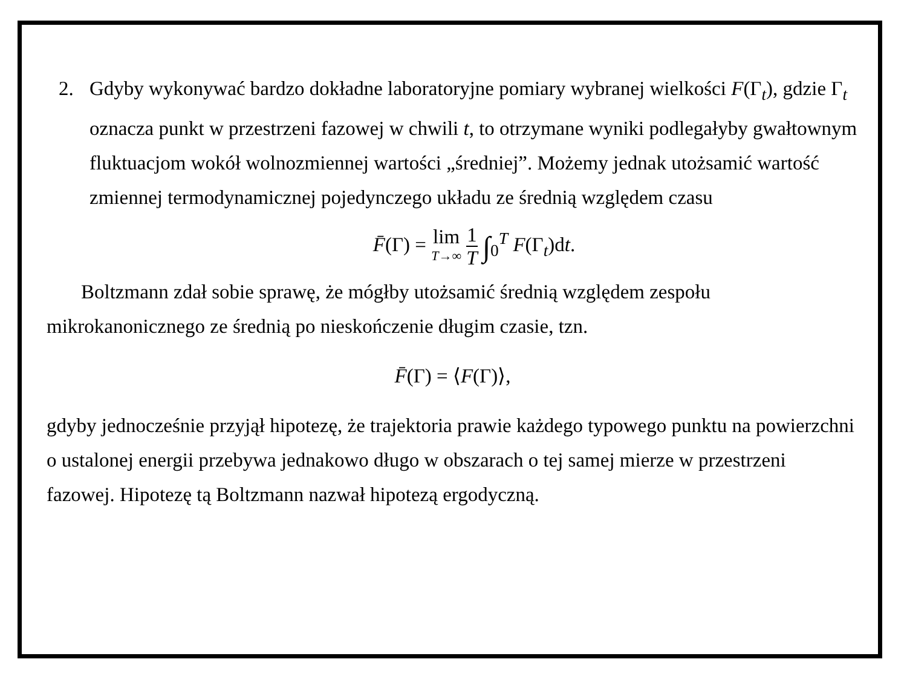2. Gdyby wykonywać bardzo dokładne laboratoryjne pomiary wybranej wielkości F(Γ<sub>t</sub>), gdzie Γ<sub>t</sub> oznacza punkt w przestrzeni fazowej w chwili t, to otrzymane wyniki podlegałyby gwałtownym fluktuacjom wokół wolnozmiennej wartości „średniej”. Możemy jednak utożsamić wartość zmiennej termodynamicznej pojedynczego układu ze średnią względem czasu
F̄(Γ) = lim T→∞ 1 T ∫<sub>0</sub><sup>T</sup> F(Γ<sub>t</sub>)dt.
Boltzmann zdał sobie sprawę, że mógłby utożsamić średnią względem zespołu mikrokanonicznego ze średnią po nieskończenie długim czasie, tzn.
F̄(Γ) = ⟨F(Γ)⟩,
gdyby jednocześnie przyjął hipotezę, że trajektoria prawie każdego typowego punktu na powierzchni o ustalonej energii przebywa jednakowo długo w obszarach o tej samej mierze w przestrzeni fazowej. Hipotezę tą Boltzmann nazwał hipotezą ergodyczną.